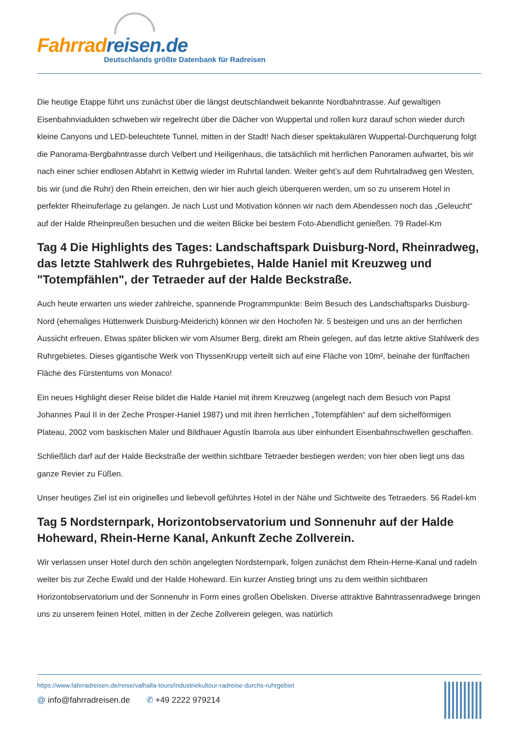Fahrrad reisen.de
Deutschlands größte Datenbank für Radreisen
Die heutige Etappe führt uns zunächst über die längst deutschlandweit bekannte Nordbahntrasse. Auf gewaltigen Eisenbahnviadukten schweben wir regelrecht über die Dächer von Wuppertal und rollen kurz darauf schon wieder durch kleine Canyons und LED-beleuchtete Tunnel, mitten in der Stadt! Nach dieser spektakulären Wuppertal-Durchquerung folgt die Panorama-Bergbahntrasse durch Velbert und Heiligenhaus, die tatsächlich mit herrlichen Panoramen aufwartet, bis wir nach einer schier endlosen Abfahrt in Kettwig wieder im Ruhrtal landen. Weiter geht’s auf dem Ruhrtalradweg gen Westen, bis wir (und die Ruhr) den Rhein erreichen, den wir hier auch gleich überqueren werden, um so zu unserem Hotel in perfekter Rheinuferlage zu gelangen. Je nach Lust und Motivation können wir nach dem Abendessen noch das „Geleucht“ auf der Halde Rheinpreußen besuchen und die weiten Blicke bei bestem Foto-Abendlicht genießen. 79 Radel-Km
Tag 4 Die Highlights des Tages: Landschaftspark Duisburg-Nord, Rheinradweg, das letzte Stahlwerk des Ruhrgebietes, Halde Haniel mit Kreuzweg und "Totempfählen", der Tetraeder auf der Halde Beckstraße.
Auch heute erwarten uns wieder zahlreiche, spannende Programmpunkte: Beim Besuch des Landschaftsparks Duisburg-Nord (ehemaliges Hüttenwerk Duisburg-Meiderich) können wir den Hochofen Nr. 5 besteigen und uns an der herrlichen Aussicht erfreuen. Etwas später blicken wir vom Alsumer Berg, direkt am Rhein gelegen, auf das letzte aktive Stahlwerk des Ruhrgebietes. Dieses gigantische Werk von ThyssenKrupp verteilt sich auf eine Fläche von 10m², beinahe der fünffachen Fläche des Fürstentums von Monaco!
Ein neues Highlight dieser Reise bildet die Halde Haniel mit ihrem Kreuzweg (angelegt nach dem Besuch von Papst Johannes Paul II in der Zeche Prosper-Haniel 1987) und mit ihren herrlichen „Totempfählen“ auf dem sichelförmigen Plateau, 2002 vom baskischen Maler und Bildhauer Agustín Ibarrola aus über einhundert Eisenbahnschwellen geschaffen.
Schließlich darf auf der Halde Beckstraße der weithin sichtbare Tetraeder bestiegen werden; von hier oben liegt uns das ganze Revier zu Füßen.
Unser heutiges Ziel ist ein originelles und liebevoll geführtes Hotel in der Nähe und Sichtweite des Tetraeders. 56 Radel-km
Tag 5 Nordsternpark, Horizontobservatorium und Sonnenuhr auf der Halde Hoheward, Rhein-Herne Kanal, Ankunft Zeche Zollverein.
Wir verlassen unser Hotel durch den schön angelegten Nordsternpark, folgen zunächst dem Rhein-Herne-Kanal und radeln weiter bis zur Zeche Ewald und der Halde Hoheward. Ein kurzer Anstieg bringt uns zu dem weithin sichtbaren Horizontobservatorium und der Sonnenuhr in Form eines großen Obelisken. Diverse attraktive Bahntrassenradwege bringen uns zu unserem feinen Hotel, mitten in der Zeche Zollverein gelegen, was natürlich
https://www.fahrradreisen.de/reise/valhalla-tours/industriekultour-radreise-durchs-ruhrgebiet
@ info@fahrradreisen.de ✆ +49 2222 979214